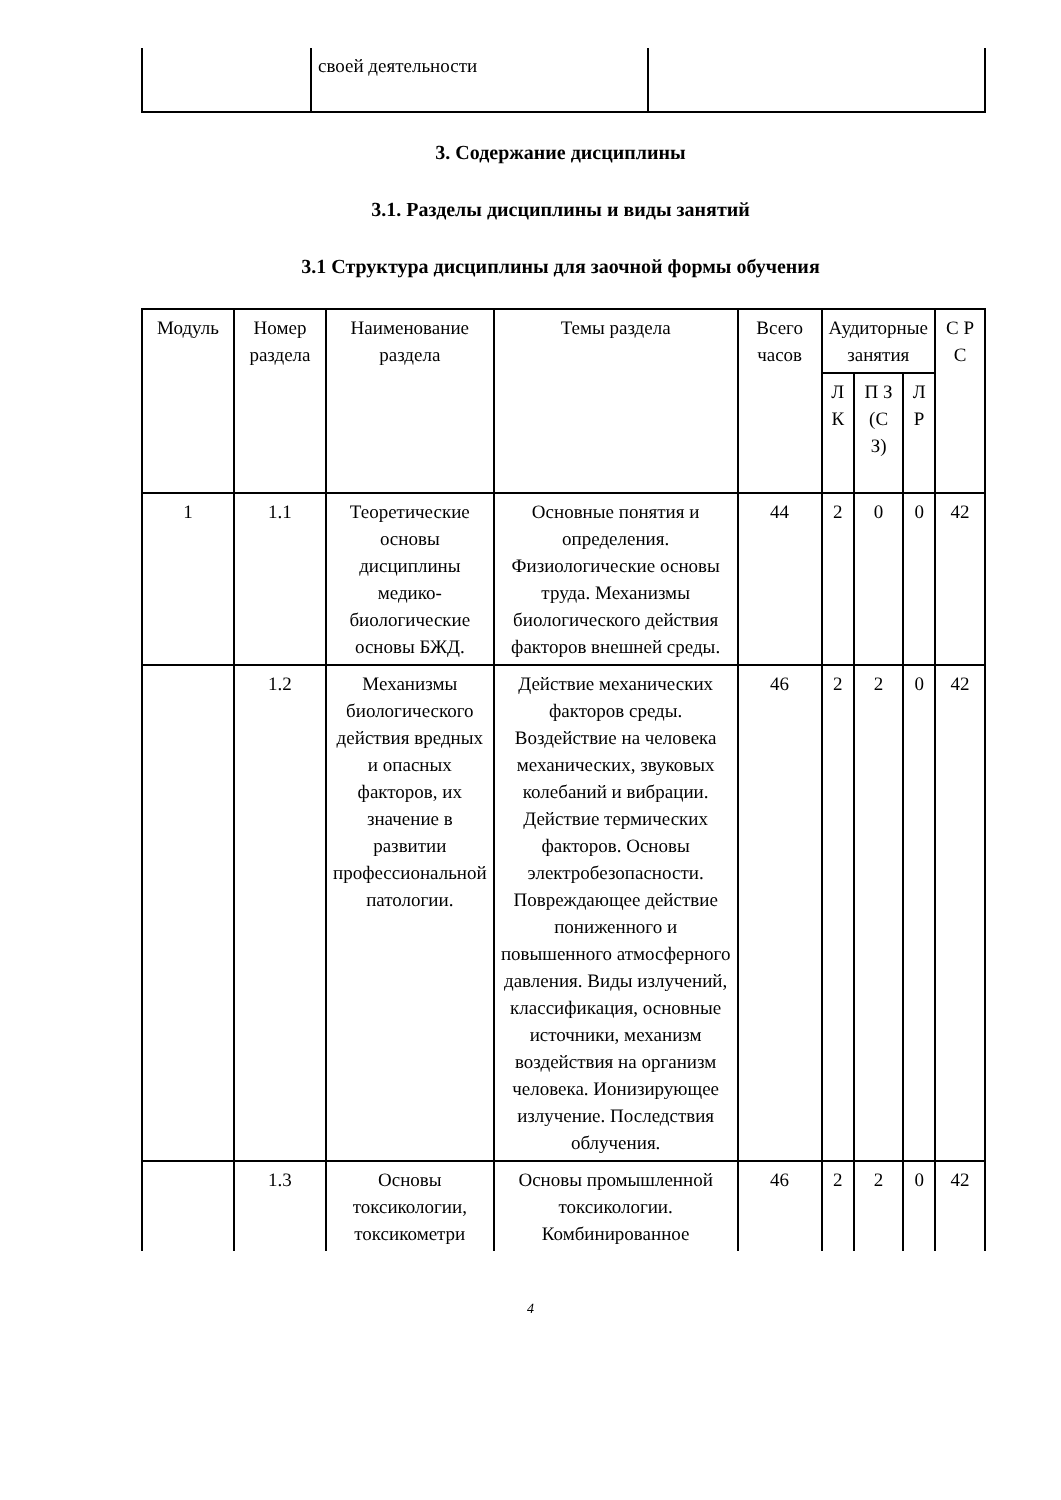| | своей деятельности | |
3. Содержание дисциплины
3.1. Разделы дисциплины и виды занятий
3.1 Структура дисциплины для заочной формы обучения
| Модуль | Номер раздела | Наименование раздела | Темы раздела | Всего часов | Аудиторные занятия | | | С Р С |
| --- | --- | --- | --- | --- | --- | --- | --- | --- |
| | | | | | Л К | П З (С З) | Л Р | |
| 1 | 1.1 | Теоретические основы дисциплины медико-биологические основы БЖД. | Основные понятия и определения. Физиологические основы труда. Механизмы биологического действия факторов внешней среды. | 44 | 2 | 0 | 0 | 42 |
| | 1.2 | Механизмы биологического действия вредных и опасных факторов, их значение в развитии профессиональной патологии. | Действие механических факторов среды. Воздействие на человека механических, звуковых колебаний и вибрации. Действие термических факторов. Основы электробезопасности. Повреждающее действие пониженного и повышенного атмосферного давления. Виды излучений, классификация, основные источники, механизм воздействия на организм человека. Ионизирующее излучение. Последствия облучения. | 46 | 2 | 2 | 0 | 42 |
| | 1.3 | Основы токсикологии, токсикометри | Основы промышленной токсикологии. Комбинированное | 46 | 2 | 2 | 0 | 42 |
4